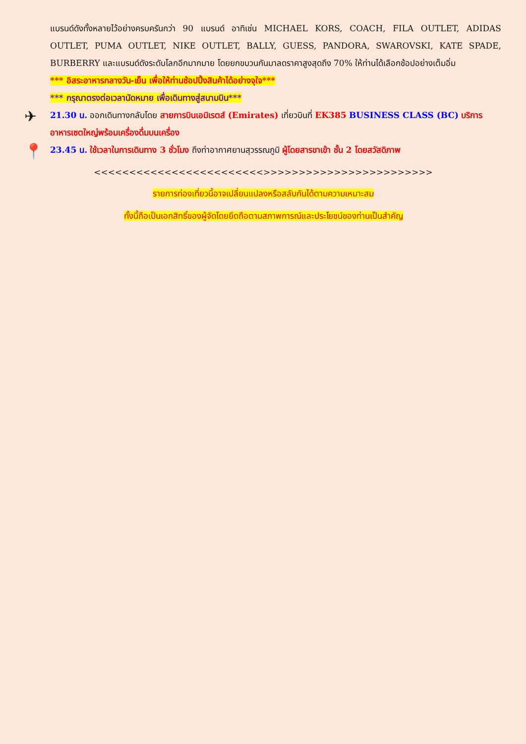แบรนด์ดังทั้งหลายไว้อย่างครบครันกว่า 90 แบรนด์ อาทิเช่น MICHAEL KORS, COACH, FILA OUTLET, ADIDAS OUTLET, PUMA OUTLET, NIKE OUTLET, BALLY, GUESS, PANDORA, SWAROVSKI, KATE SPADE, BURBERRY และแบรนด์ดังระดับโลกอีกมากมาย โดยยกขบวนกันมาลดราคาสูงสุดถึง 70% ให้ท่านได้เลือกช้อปอย่างเต็มอิ่ม
*** อิสระอาหารกลางวัน-เย็น เพื่อให้ท่านช้อปปิ้งสินค้าได้อย่างจุใจ***
*** กรุณาตรงต่อเวลานัดหมาย เพื่อเดินทางสู่สนามบิน***
✈
21.30 น. ออกเดินทางกลับโดย สายการบินเอมิเรตส์ (Emirates) เที่ยวบินที่ EK385 BUSINESS CLASS (BC) บริการอาหารเซตใหญ่พร้อมเครื่องดื่มบนเครื่อง
📍
23.45 น. ใช้เวลาในการเดินทาง 3 ชั่วโมง ถึงท่าอากาศยานสุวรรณภูมิ ผู้โดยสารขาเข้า ชั้น 2 โดยสวัสดิภาพ
<<<<<<<<<<<<<<<<<<<<<<<<>>>>>>>>>>>>>>>>>>>>>>>>
รายการท่องเที่ยวนี้อาจเปลี่ยนแปลงหรือสลับกันได้ตามความเหมาะสม
ทั้งนี้ถือเป็นเอกสิทธิ์ของผู้จัดโดยยึดถือตามสภาพการณ์และประโยชน์ของท่านเป็นสำคัญ